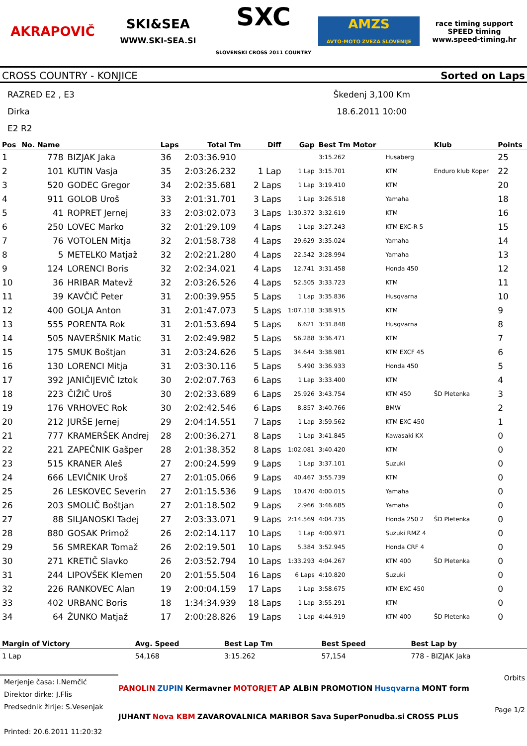AKRAPOVIČ
SKI&SEA
WWW.SKI-SEA.SI
SXC
SLOVENSKI CROSS 2011 COUNTRY
AMZS
AVTO-MOTO ZVEZA SLOVENIJE
race timing support
SPEED timing
www.speed-timing.hr
CROSS COUNTRY - KONJICE Sorted on Laps
RAZRED E2 , E3
Dirka
E2 R2
Škedenj 3,100 Km
18.6.2011 10:00
| Pos | No. Name | | Laps | Total Tm | Diff | Gap | Best Tm Motor | | Klub | Points |
| --- | --- | --- | --- | --- | --- | --- | --- | --- | --- | --- |
| 1 | 778 | BIZJAK Jaka | 36 | 2:03:36.910 | | | 3:15.262 | Husaberg | | 25 |
| 2 | 101 | KUTIN Vasja | 35 | 2:03:26.232 | 1 Lap | 1 Lap | 3:15.701 | KTM | Enduro klub Koper | 22 |
| 3 | 520 | GODEC Gregor | 34 | 2:02:35.681 | 2 Laps | 1 Lap | 3:19.410 | KTM | | 20 |
| 4 | 911 | GOLOB Uroš | 33 | 2:01:31.701 | 3 Laps | 1 Lap | 3:26.518 | Yamaha | | 18 |
| 5 | 41 | ROPRET Jernej | 33 | 2:03:02.073 | 3 Laps | 1:30.372 | 3:32.619 | KTM | | 16 |
| 6 | 250 | LOVEC Marko | 32 | 2:01:29.109 | 4 Laps | 1 Lap | 3:27.243 | KTM EXC-R 5 | | 15 |
| 7 | 76 | VOTOLEN Mitja | 32 | 2:01:58.738 | 4 Laps | 29.629 | 3:35.024 | Yamaha | | 14 |
| 8 | 5 | METELKO Matjaž | 32 | 2:02:21.280 | 4 Laps | 22.542 | 3:28.994 | Yamaha | | 13 |
| 9 | 124 | LORENCI Boris | 32 | 2:02:34.021 | 4 Laps | 12.741 | 3:31.458 | Honda 450 | | 12 |
| 10 | 36 | HRIBAR Matevž | 32 | 2:03:26.526 | 4 Laps | 52.505 | 3:33.723 | KTM | | 11 |
| 11 | 39 | KAVČIČ Peter | 31 | 2:00:39.955 | 5 Laps | 1 Lap | 3:35.836 | Husqvarna | | 10 |
| 12 | 400 | GOLJA Anton | 31 | 2:01:47.073 | 5 Laps | 1:07.118 | 3:38.915 | KTM | | 9 |
| 13 | 555 | PORENTA Rok | 31 | 2:01:53.694 | 5 Laps | 6.621 | 3:31.848 | Husqvarna | | 8 |
| 14 | 505 | NAVERŠNIK Matic | 31 | 2:02:49.982 | 5 Laps | 56.288 | 3:36.471 | KTM | | 7 |
| 15 | 175 | SMUK Boštjan | 31 | 2:03:24.626 | 5 Laps | 34.644 | 3:38.981 | KTM EXCF 45 | | 6 |
| 16 | 130 | LORENCI Mitja | 31 | 2:03:30.116 | 5 Laps | 5.490 | 3:36.933 | Honda 450 | | 5 |
| 17 | 392 | JANIČIJEVIČ Iztok | 30 | 2:02:07.763 | 6 Laps | 1 Lap | 3:33.400 | KTM | | 4 |
| 18 | 223 | ČIŽIČ Uroš | 30 | 2:02:33.689 | 6 Laps | 25.926 | 3:43.754 | KTM 450 | ŠD Pletenka | 3 |
| 19 | 176 | VRHOVEC Rok | 30 | 2:02:42.546 | 6 Laps | 8.857 | 3:40.766 | BMW | | 2 |
| 20 | 212 | JURŠE Jernej | 29 | 2:04:14.551 | 7 Laps | 1 Lap | 3:59.562 | KTM EXC 450 | | 1 |
| 21 | 777 | KRAMERŠEK Andrej | 28 | 2:00:36.271 | 8 Laps | 1 Lap | 3:41.845 | Kawasaki KX | | 0 |
| 22 | 221 | ZAPEČNIK Gašper | 28 | 2:01:38.352 | 8 Laps | 1:02.081 | 3:40.420 | KTM | | 0 |
| 23 | 515 | KRANER Aleš | 27 | 2:00:24.599 | 9 Laps | 1 Lap | 3:37.101 | Suzuki | | 0 |
| 24 | 666 | LEVIČNIK Uroš | 27 | 2:01:05.066 | 9 Laps | 40.467 | 3:55.739 | KTM | | 0 |
| 25 | 26 | LESKOVEC Severin | 27 | 2:01:15.536 | 9 Laps | 10.470 | 4:00.015 | Yamaha | | 0 |
| 26 | 203 | SMOLIČ Boštjan | 27 | 2:01:18.502 | 9 Laps | 2.966 | 3:46.685 | Yamaha | | 0 |
| 27 | 88 | SILJANOSKI Tadej | 27 | 2:03:33.071 | 9 Laps | 2:14.569 | 4:04.735 | Honda 250 2 | ŠD Pletenka | 0 |
| 28 | 880 | GOSAK Primož | 26 | 2:02:14.117 | 10 Laps | 1 Lap | 4:00.971 | Suzuki RMZ 4 | | 0 |
| 29 | 56 | SMREKAR Tomaž | 26 | 2:02:19.501 | 10 Laps | 5.384 | 3:52.945 | Honda CRF 4 | | 0 |
| 30 | 271 | KRETIČ Slavko | 26 | 2:03:52.794 | 10 Laps | 1:33.293 | 4:04.267 | KTM 400 | ŠD Pletenka | 0 |
| 31 | 244 | LIPOVŠEK Klemen | 20 | 2:01:55.504 | 16 Laps | 6 Laps | 4:10.820 | Suzuki | | 0 |
| 32 | 226 | RANKOVEC Alan | 19 | 2:00:04.159 | 17 Laps | 1 Lap | 3:58.675 | KTM EXC 450 | | 0 |
| 33 | 402 | URBANC Boris | 18 | 1:34:34.939 | 18 Laps | 1 Lap | 3:55.291 | KTM | | 0 |
| 34 | 64 | ŽUNKO Matjaž | 17 | 2:00:28.826 | 19 Laps | 1 Lap | 4:44.919 | KTM 400 | ŠD Pletenka | 0 |
| Margin of Victory | Avg. Speed | Best Lap Tm | Best Speed | Best Lap by |
| --- | --- | --- | --- | --- |
| 1 Lap | 54,168 | 3:15.262 | 57,154 | 778 - BIZJAK Jaka |
Merjenje časa: I.Nemčić
Direktor dirke: J.Flis
Predsednik žirije: S.Vesenjak
Printed: 20.6.2011 11:20:32
PANOLIN ZUPIN Kermavner MOTORJET AP ALBIN PROMOTION Husqvarna MONT form JUHANT Nova KBM ZAVAROVALNICA MARIBOR Sava SuperPonudba.si CROSS PLUS
Orbits
Page 1/2